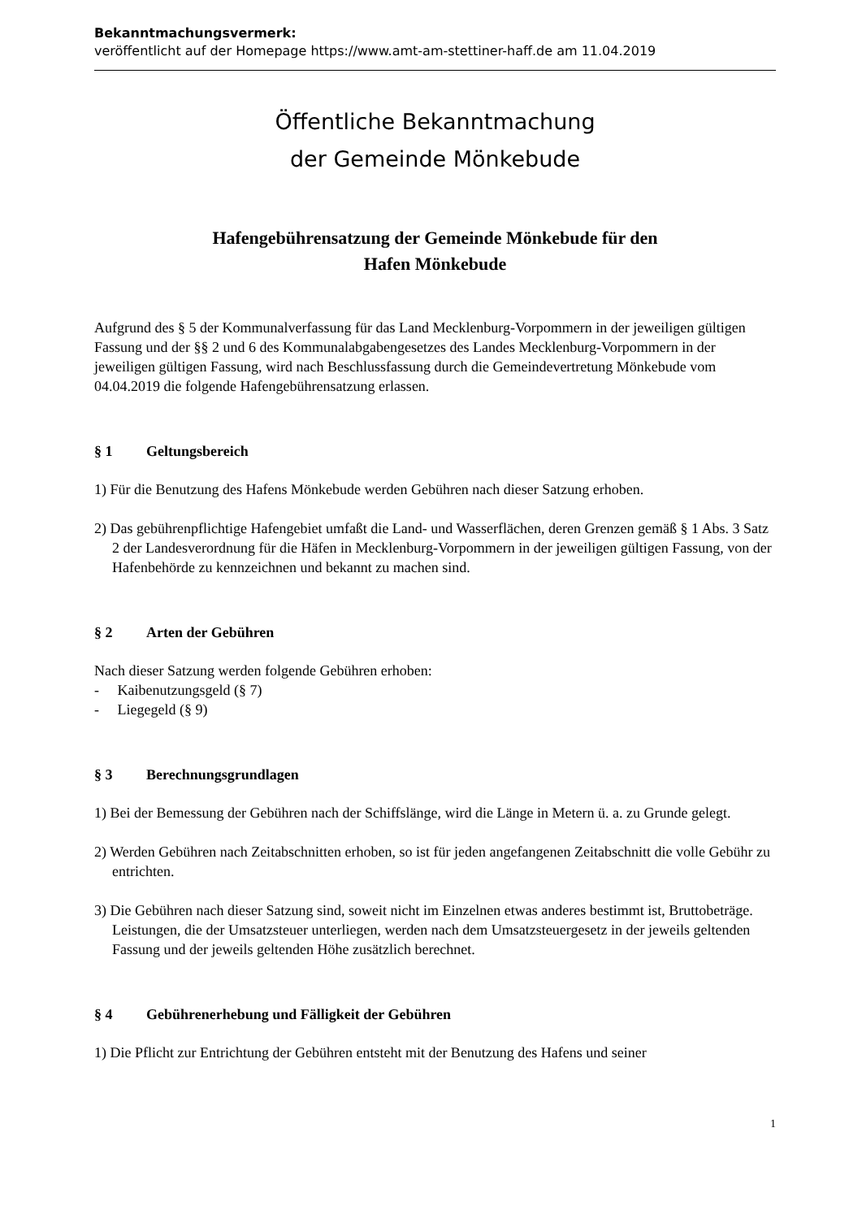Bekanntmachungsvermerk:
veröffentlicht auf der Homepage https://www.amt-am-stettiner-haff.de am 11.04.2019
Öffentliche Bekanntmachung
der Gemeinde Mönkebude
Hafengebührensatzung der Gemeinde Mönkebude für den
Hafen Mönkebude
Aufgrund des § 5 der Kommunalverfassung für das Land Mecklenburg-Vorpommern in der jeweiligen gültigen Fassung und der §§ 2 und 6 des Kommunalabgabengesetzes des Landes Mecklenburg-Vorpommern in der jeweiligen gültigen Fassung, wird nach Beschlussfassung durch die Gemeindevertretung Mönkebude vom 04.04.2019 die folgende Hafengebührensatzung erlassen.
§ 1 Geltungsbereich
1) Für die Benutzung des Hafens Mönkebude werden Gebühren nach dieser Satzung erhoben.
2) Das gebührenpflichtige Hafengebiet umfaßt die Land- und Wasserflächen, deren Grenzen gemäß § 1 Abs. 3 Satz 2 der Landesverordnung für die Häfen in Mecklenburg-Vorpommern in der jeweiligen gültigen Fassung, von der Hafenbehörde zu kennzeichnen und bekannt zu machen sind.
§ 2 Arten der Gebühren
Nach dieser Satzung werden folgende Gebühren erhoben:
- Kaibenutzungsgeld (§ 7)
- Liegegeld (§ 9)
§ 3 Berechnungsgrundlagen
1) Bei der Bemessung der Gebühren nach der Schiffslänge, wird die Länge in Metern ü. a. zu Grunde gelegt.
2) Werden Gebühren nach Zeitabschnitten erhoben, so ist für jeden angefangenen Zeitabschnitt die volle Gebühr zu entrichten.
3) Die Gebühren nach dieser Satzung sind, soweit nicht im Einzelnen etwas anderes bestimmt ist, Bruttobeträge. Leistungen, die der Umsatzsteuer unterliegen, werden nach dem Umsatzsteuergesetz in der jeweils geltenden Fassung und der jeweils geltenden Höhe zusätzlich berechnet.
§ 4 Gebührenerhebung und Fälligkeit der Gebühren
1) Die Pflicht zur Entrichtung der Gebühren entsteht mit der Benutzung des Hafens und seiner
1